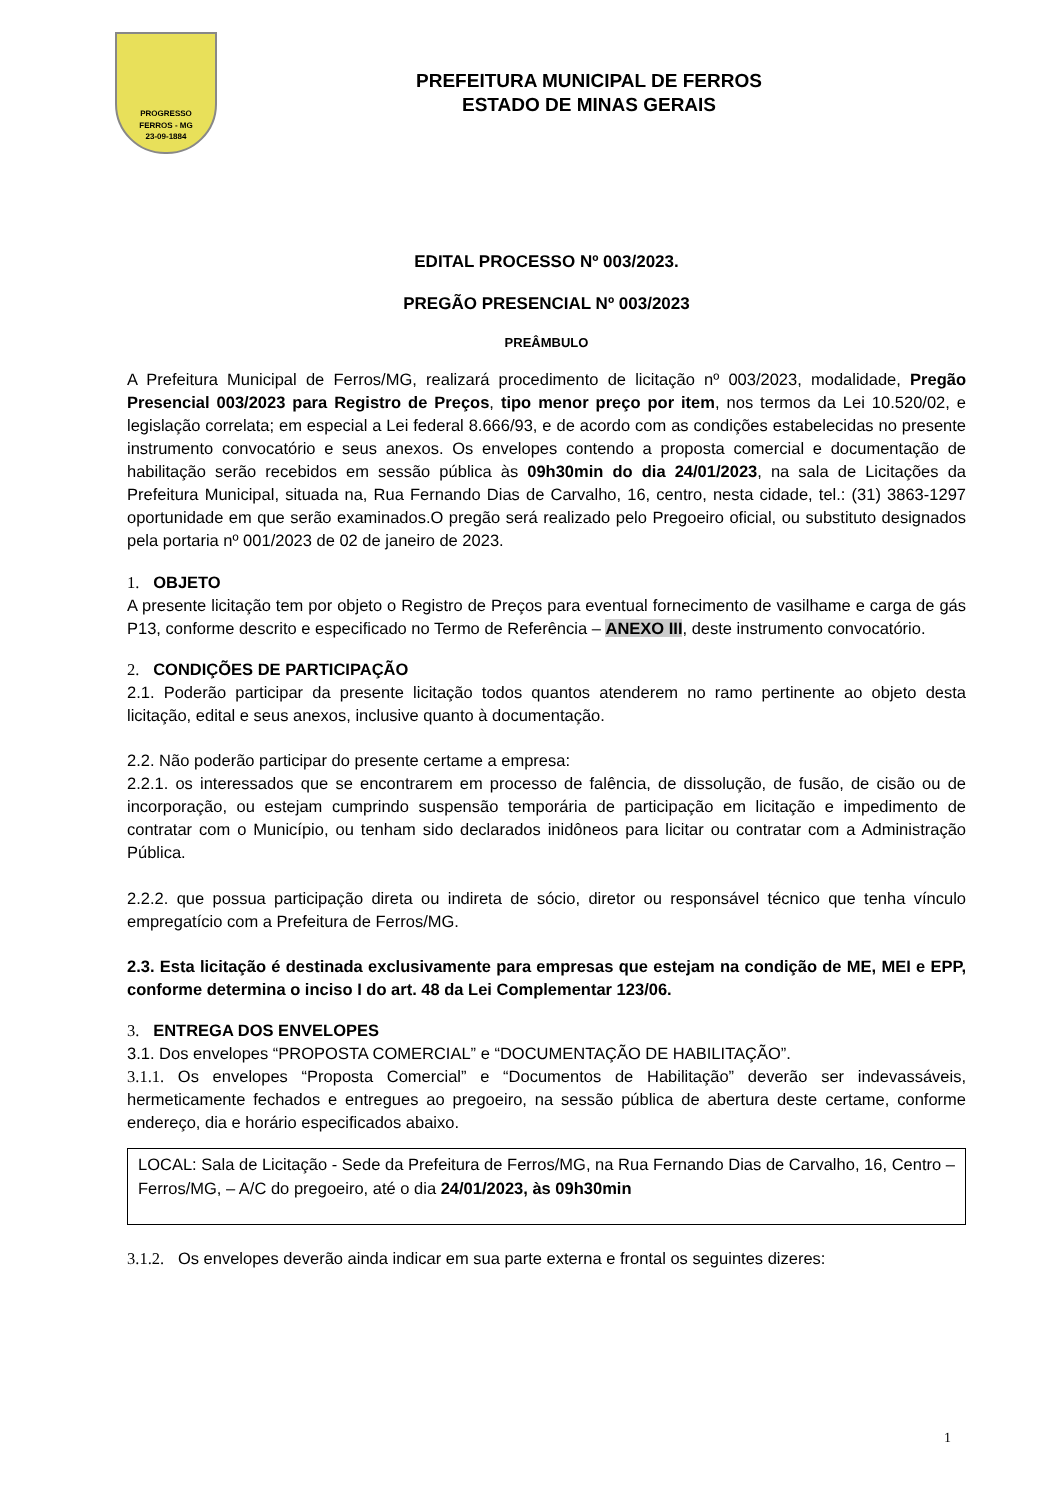PROGRESSO
FERROS - MG
23-09-1884
PREFEITURA MUNICIPAL DE FERROS
ESTADO DE MINAS GERAIS
EDITAL PROCESSO Nº 003/2023.
PREGÃO PRESENCIAL Nº 003/2023
PREÂMBULO
A Prefeitura Municipal de Ferros/MG, realizará procedimento de licitação nº 003/2023, modalidade, Pregão Presencial 003/2023 para Registro de Preços, tipo menor preço por item, nos termos da Lei 10.520/02, e legislação correlata; em especial a Lei federal 8.666/93, e de acordo com as condições estabelecidas no presente instrumento convocatório e seus anexos. Os envelopes contendo a proposta comercial e documentação de habilitação serão recebidos em sessão pública às 09h30min do dia 24/01/2023, na sala de Licitações da Prefeitura Municipal, situada na, Rua Fernando Dias de Carvalho, 16, centro, nesta cidade, tel.: (31) 3863-1297 oportunidade em que serão examinados.O pregão será realizado pelo Pregoeiro oficial, ou substituto designados pela portaria nº 001/2023 de 02 de janeiro de 2023.
1. OBJETO
A presente licitação tem por objeto o Registro de Preços para eventual fornecimento de vasilhame e carga de gás P13, conforme descrito e especificado no Termo de Referência – ANEXO III, deste instrumento convocatório.
2. CONDIÇÕES DE PARTICIPAÇÃO
2.1. Poderão participar da presente licitação todos quantos atenderem no ramo pertinente ao objeto desta licitação, edital e seus anexos, inclusive quanto à documentação.
2.2. Não poderão participar do presente certame a empresa:
2.2.1. os interessados que se encontrarem em processo de falência, de dissolução, de fusão, de cisão ou de incorporação, ou estejam cumprindo suspensão temporária de participação em licitação e impedimento de contratar com o Município, ou tenham sido declarados inidôneos para licitar ou contratar com a Administração Pública.
2.2.2. que possua participação direta ou indireta de sócio, diretor ou responsável técnico que tenha vínculo empregatício com a Prefeitura de Ferros/MG.
2.3. Esta licitação é destinada exclusivamente para empresas que estejam na condição de ME, MEI e EPP, conforme determina o inciso I do art. 48 da Lei Complementar 123/06.
3. ENTREGA DOS ENVELOPES
3.1. Dos envelopes “PROPOSTA COMERCIAL” e “DOCUMENTAÇÃO DE HABILITAÇÃO”.
3.1.1. Os envelopes “Proposta Comercial” e “Documentos de Habilitação” deverão ser indevassáveis, hermeticamente fechados e entregues ao pregoeiro, na sessão pública de abertura deste certame, conforme endereço, dia e horário especificados abaixo.
LOCAL: Sala de Licitação - Sede da Prefeitura de Ferros/MG, na Rua Fernando Dias de Carvalho, 16, Centro – Ferros/MG, – A/C do pregoeiro, até o dia 24/01/2023, às 09h30min
3.1.2. Os envelopes deverão ainda indicar em sua parte externa e frontal os seguintes dizeres:
1